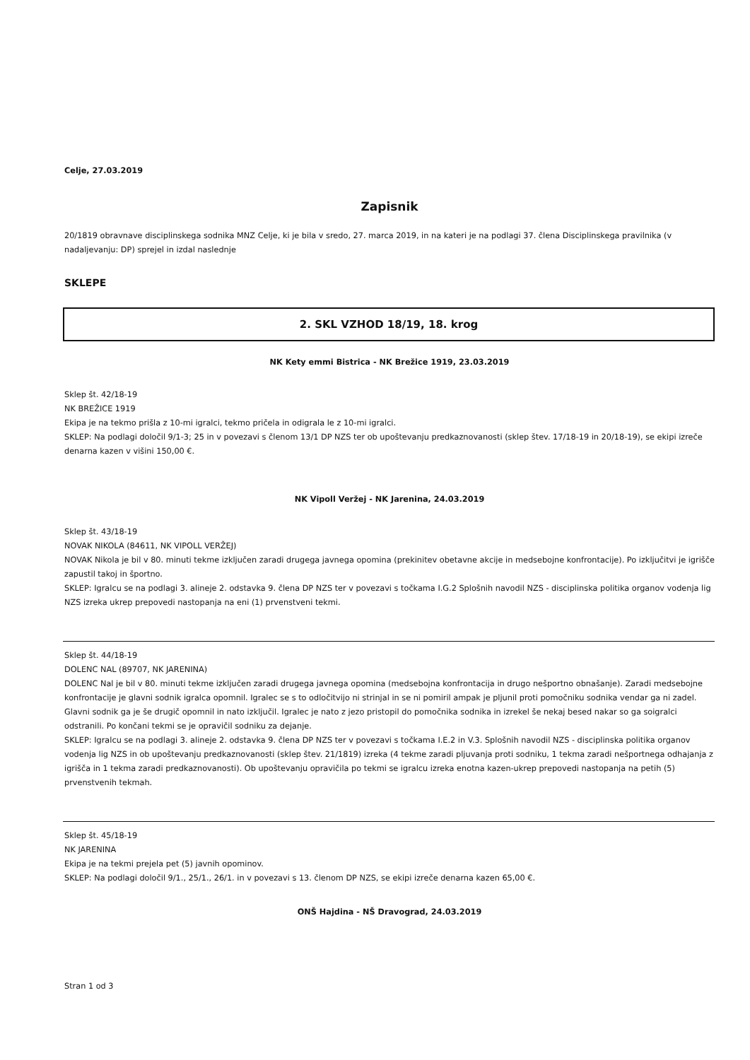Celje, 27.03.2019
Zapisnik
20/1819 obravnave disciplinskega sodnika MNZ Celje, ki je bila v sredo, 27. marca 2019, in na kateri je na podlagi 37. člena Disciplinskega pravilnika (v nadaljevanju: DP) sprejel in izdal naslednje
SKLEPE
2. SKL VZHOD 18/19, 18. krog
NK Kety emmi Bistrica - NK Brežice 1919, 23.03.2019
Sklep št. 42/18-19
NK BREŽICE 1919
Ekipa je na tekmo prišla z 10-mi igralci, tekmo pričela in odigrala le z 10-mi igralci.
SKLEP: Na podlagi določil 9/1-3; 25 in v povezavi s členom 13/1 DP NZS ter ob upoštevanju predkaznovanosti (sklep štev. 17/18-19 in 20/18-19), se ekipi izreče denarna kazen v višini 150,00 €.
NK Vipoll Veržej - NK Jarenina, 24.03.2019
Sklep št. 43/18-19
NOVAK NIKOLA (84611, NK VIPOLL VERŽEJ)
NOVAK Nikola je bil v 80. minuti tekme izključen zaradi drugega javnega opomina (prekinitev obetavne akcije in medsebojne konfrontacije). Po izključitvi je igrišče zapustil takoj in športno.
SKLEP: Igralcu se na podlagi 3. alineje 2. odstavka 9. člena DP NZS ter v povezavi s točkama I.G.2 Splošnih navodil NZS - disciplinska politika organov vodenja lig NZS izreka ukrep prepovedi nastopanja na eni (1) prvenstveni tekmi.
Sklep št. 44/18-19
DOLENC NAL (89707, NK JARENINA)
DOLENC Nal je bil v 80. minuti tekme izključen zaradi drugega javnega opomina (medsebojna konfrontacija in drugo nešportno obnašanje). Zaradi medsebojne konfrontacije je glavni sodnik igralca opomnil. Igralec se s to odločitvijo ni strinjal in se ni pomiril ampak je pljunil proti pomočniku sodnika vendar ga ni zadel. Glavni sodnik ga je še drugič opomnil in nato izključil. Igralec je nato z jezo pristopil do pomočnika sodnika in izrekel še nekaj besed nakar so ga soigralci odstranili. Po končani tekmi se je opravičil sodniku za dejanje.
SKLEP: Igralcu se na podlagi 3. alineje 2. odstavka 9. člena DP NZS ter v povezavi s točkama I.E.2 in V.3. Splošnih navodil NZS - disciplinska politika organov vodenja lig NZS in ob upoštevanju predkaznovanosti (sklep štev. 21/1819) izreka (4 tekme zaradi pljuvanja proti sodniku, 1 tekma zaradi nešportnega odhajanja z igrišča in 1 tekma zaradi predkaznovanosti). Ob upoštevanju opravičila po tekmi se igralcu izreka enotna kazen-ukrep prepovedi nastopanja na petih (5) prvenstvenih tekmah.
Sklep št. 45/18-19
NK JARENINA
Ekipa je na tekmi prejela pet (5) javnih opominov.
SKLEP: Na podlagi določil 9/1., 25/1., 26/1. in v povezavi s 13. členom DP NZS, se ekipi izreče denarna kazen 65,00 €.
ONŠ Hajdina - NŠ Dravograd, 24.03.2019
Stran 1 od 3